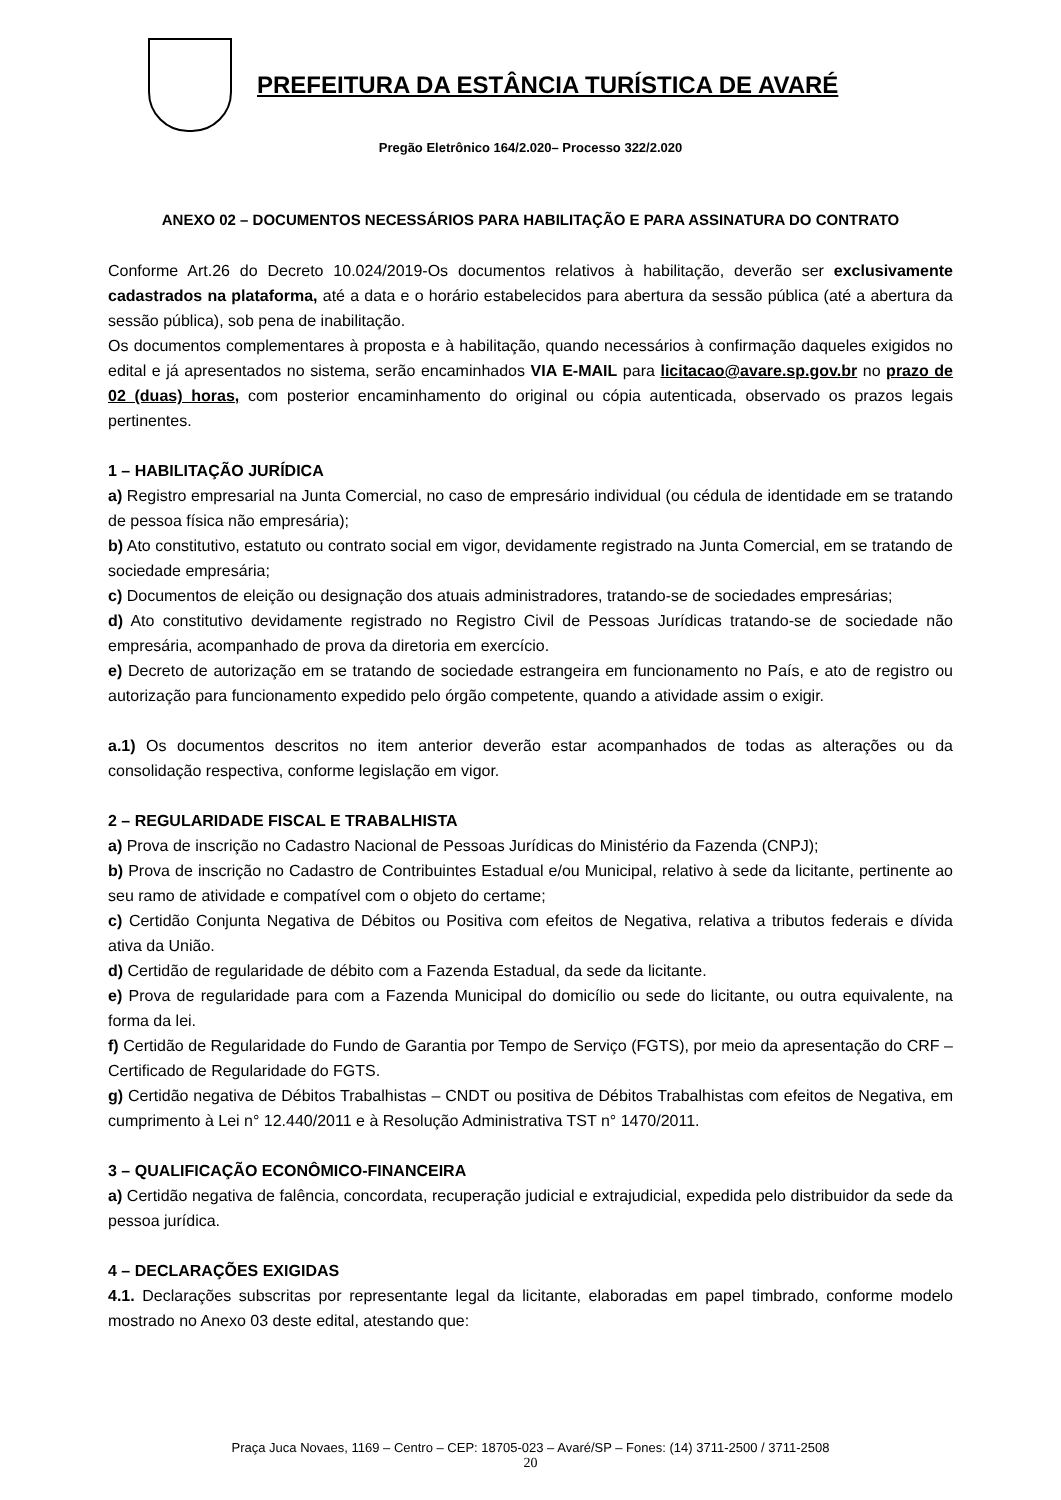PREFEITURA DA ESTÂNCIA TURÍSTICA DE AVARÉ
Pregão Eletrônico 164/2.020– Processo 322/2.020
ANEXO 02 – DOCUMENTOS NECESSÁRIOS PARA HABILITAÇÃO E PARA ASSINATURA DO CONTRATO
Conforme Art.26 do Decreto 10.024/2019-Os documentos relativos à habilitação, deverão ser exclusivamente cadastrados na plataforma, até a data e o horário estabelecidos para abertura da sessão pública (até a abertura da sessão pública), sob pena de inabilitação.
Os documentos complementares à proposta e à habilitação, quando necessários à confirmação daqueles exigidos no edital e já apresentados no sistema, serão encaminhados VIA E-MAIL para licitacao@avare.sp.gov.br no prazo de 02 (duas) horas, com posterior encaminhamento do original ou cópia autenticada, observado os prazos legais pertinentes.
1 – HABILITAÇÃO JURÍDICA
a) Registro empresarial na Junta Comercial, no caso de empresário individual (ou cédula de identidade em se tratando de pessoa física não empresária);
b) Ato constitutivo, estatuto ou contrato social em vigor, devidamente registrado na Junta Comercial, em se tratando de sociedade empresária;
c) Documentos de eleição ou designação dos atuais administradores, tratando-se de sociedades empresárias;
d) Ato constitutivo devidamente registrado no Registro Civil de Pessoas Jurídicas tratando-se de sociedade não empresária, acompanhado de prova da diretoria em exercício.
e) Decreto de autorização em se tratando de sociedade estrangeira em funcionamento no País, e ato de registro ou autorização para funcionamento expedido pelo órgão competente, quando a atividade assim o exigir.
a.1) Os documentos descritos no item anterior deverão estar acompanhados de todas as alterações ou da consolidação respectiva, conforme legislação em vigor.
2 – REGULARIDADE FISCAL E TRABALHISTA
a) Prova de inscrição no Cadastro Nacional de Pessoas Jurídicas do Ministério da Fazenda (CNPJ);
b) Prova de inscrição no Cadastro de Contribuintes Estadual e/ou Municipal, relativo à sede da licitante, pertinente ao seu ramo de atividade e compatível com o objeto do certame;
c) Certidão Conjunta Negativa de Débitos ou Positiva com efeitos de Negativa, relativa a tributos federais e dívida ativa da União.
d) Certidão de regularidade de débito com a Fazenda Estadual, da sede da licitante.
e) Prova de regularidade para com a Fazenda Municipal do domicílio ou sede do licitante, ou outra equivalente, na forma da lei.
f) Certidão de Regularidade do Fundo de Garantia por Tempo de Serviço (FGTS), por meio da apresentação do CRF – Certificado de Regularidade do FGTS.
g) Certidão negativa de Débitos Trabalhistas – CNDT ou positiva de Débitos Trabalhistas com efeitos de Negativa, em cumprimento à Lei n° 12.440/2011 e à Resolução Administrativa TST n° 1470/2011.
3 – QUALIFICAÇÃO ECONÔMICO-FINANCEIRA
a) Certidão negativa de falência, concordata, recuperação judicial e extrajudicial, expedida pelo distribuidor da sede da pessoa jurídica.
4 – DECLARAÇÕES EXIGIDAS
4.1. Declarações subscritas por representante legal da licitante, elaboradas em papel timbrado, conforme modelo mostrado no Anexo 03 deste edital, atestando que:
Praça Juca Novaes, 1169 – Centro – CEP: 18705-023 – Avaré/SP – Fones: (14) 3711-2500 / 3711-2508
20